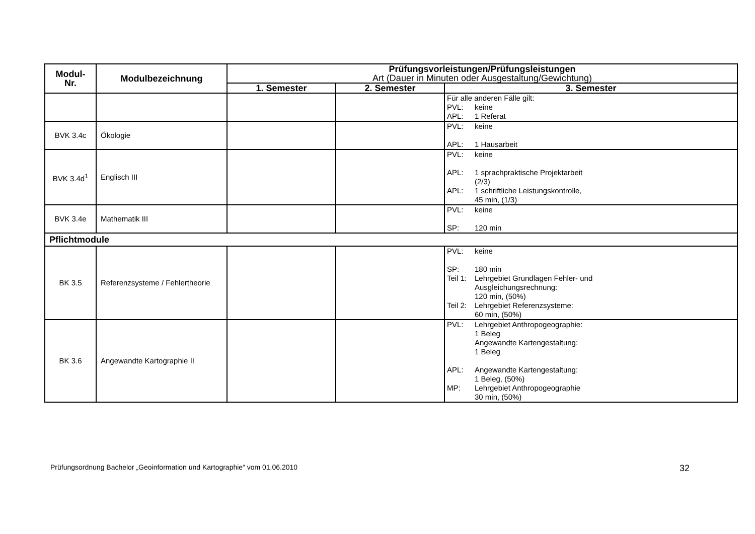| Modul- Nr. | Modulbezeichnung | Prüfungsvorleistungen/Prüfungsleistungen Art (Dauer in Minuten oder Ausgestaltung/Gewichtung) | | |
| --- | --- | --- | --- | --- |
| | | 1. Semester | 2. Semester | 3. Semester |
| | | | | Für alle anderen Fälle gilt: PVL: keine APL: 1 Referat |
| BVK 3.4c | Ökologie | | | PVL: keine APL: 1 Hausarbeit |
| BVK 3.4d<sup>1</sup> | Englisch III | | | PVL: keine APL: 1 sprachpraktische Projektarbeit (2/3) APL: 1 schriftliche Leistungskontrolle, 45 min, (1/3) |
| BVK 3.4e | Mathematik III | | | PVL: keine SP: 120 min |
| Pflichtmodule | | | | |
| BK 3.5 | Referenzsysteme / Fehlertheorie | | | PVL: keine SP: 180 min Teil 1: Lehrgebiet Grundlagen Fehler- und Ausgleichungsrechnung: 120 min, (50%) Teil 2: Lehrgebiet Referenzsysteme: 60 min, (50%) |
| BK 3.6 | Angewandte Kartographie II | | | PVL: Lehrgebiet Anthropogeographie: 1 Beleg Angewandte Kartengestaltung: 1 Beleg APL: Angewandte Kartengestaltung: 1 Beleg, (50%) MP: Lehrgebiet Anthropogeographie 30 min, (50%) |
Prüfungsordnung Bachelor „Geoinformation und Kartographie“ vom 01.06.2010 32